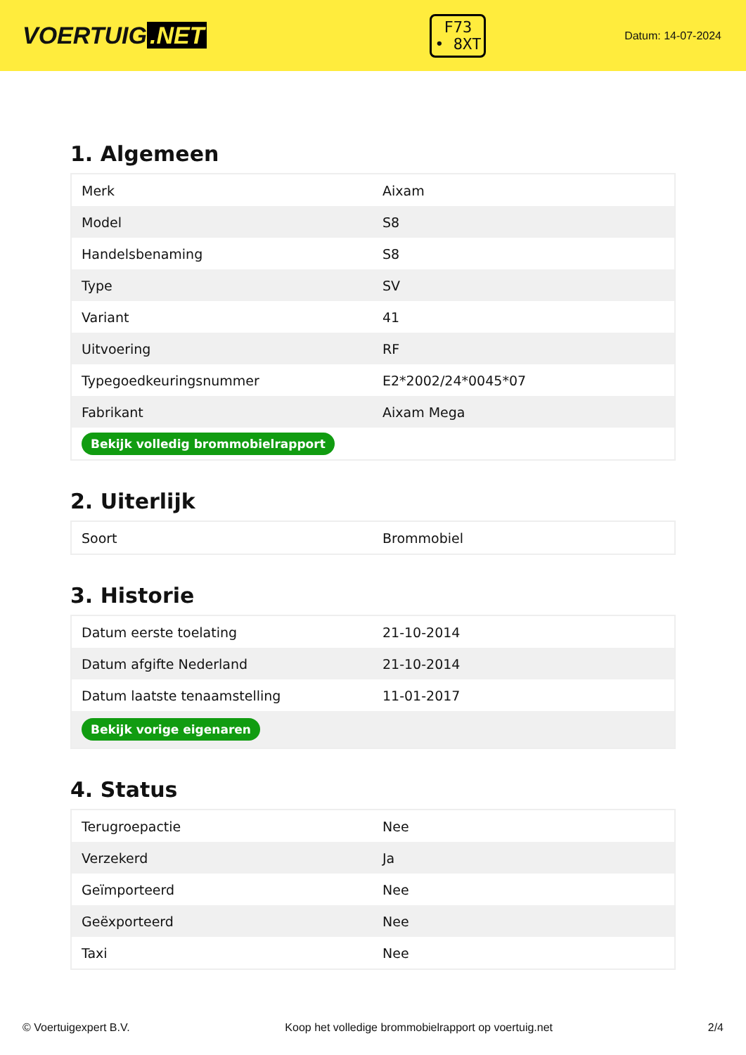VOERTUIG.NET
F73
• 8XT
Datum: 14-07-2024
1. Algemeen
| Merk | Aixam |
| Model | S8 |
| Handelsbenaming | S8 |
| Type | SV |
| Variant | 41 |
| Uitvoering | RF |
| Typegoedkeuringsnummer | E2*2002/24*0045*07 |
| Fabrikant | Aixam Mega |
| Bekijk volledig brommobielrapport | |
2. Uiterlijk
| Soort | Brommobiel |
3. Historie
| Datum eerste toelating | 21-10-2014 |
| Datum afgifte Nederland | 21-10-2014 |
| Datum laatste tenaamstelling | 11-01-2017 |
| Bekijk vorige eigenaren | |
4. Status
| Terugroepactie | Nee |
| Verzekerd | Ja |
| Geïmporteerd | Nee |
| Geëxporteerd | Nee |
| Taxi | Nee |
© Voertuigexpert B.V. Koop het volledige brommobielrapport op voertuig.net 2/4